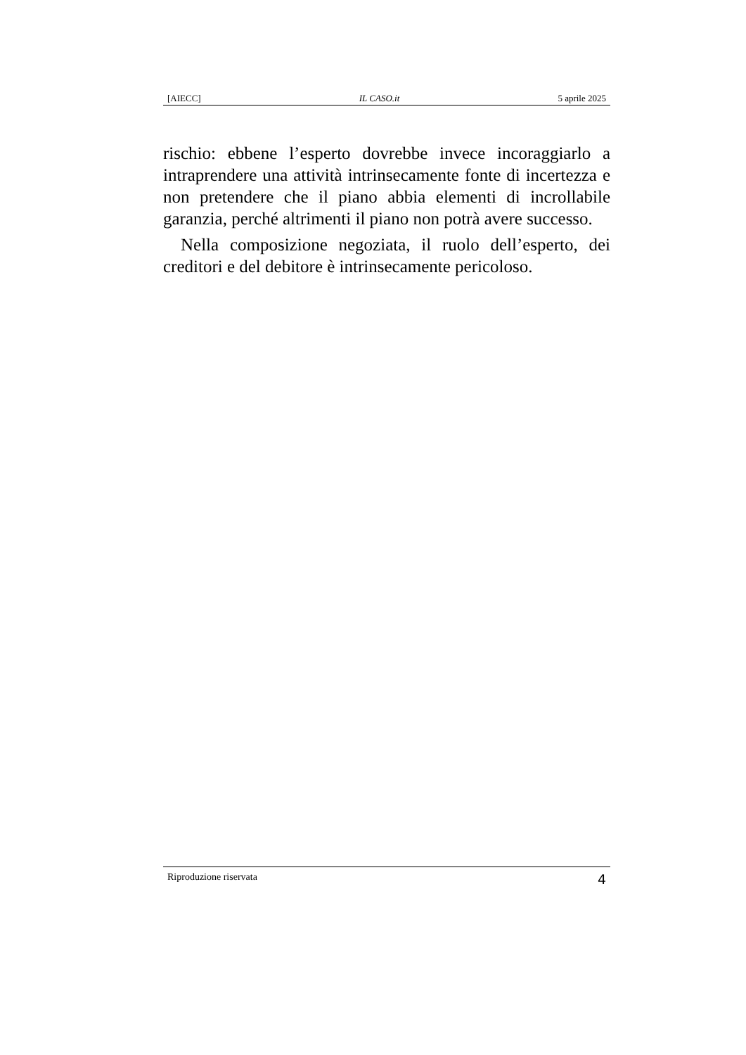[AIECC] IL CASO.it 5 aprile 2025
rischio: ebbene l’esperto dovrebbe invece incoraggiarlo a intraprendere una attività intrinsecamente fonte di incertezza e non pretendere che il piano abbia elementi di incrollabile garanzia, perché altrimenti il piano non potrà avere successo.
Nella composizione negoziata, il ruolo dell’esperto, dei creditori e del debitore è intrinsecamente pericoloso.
Riproduzione riservata 4